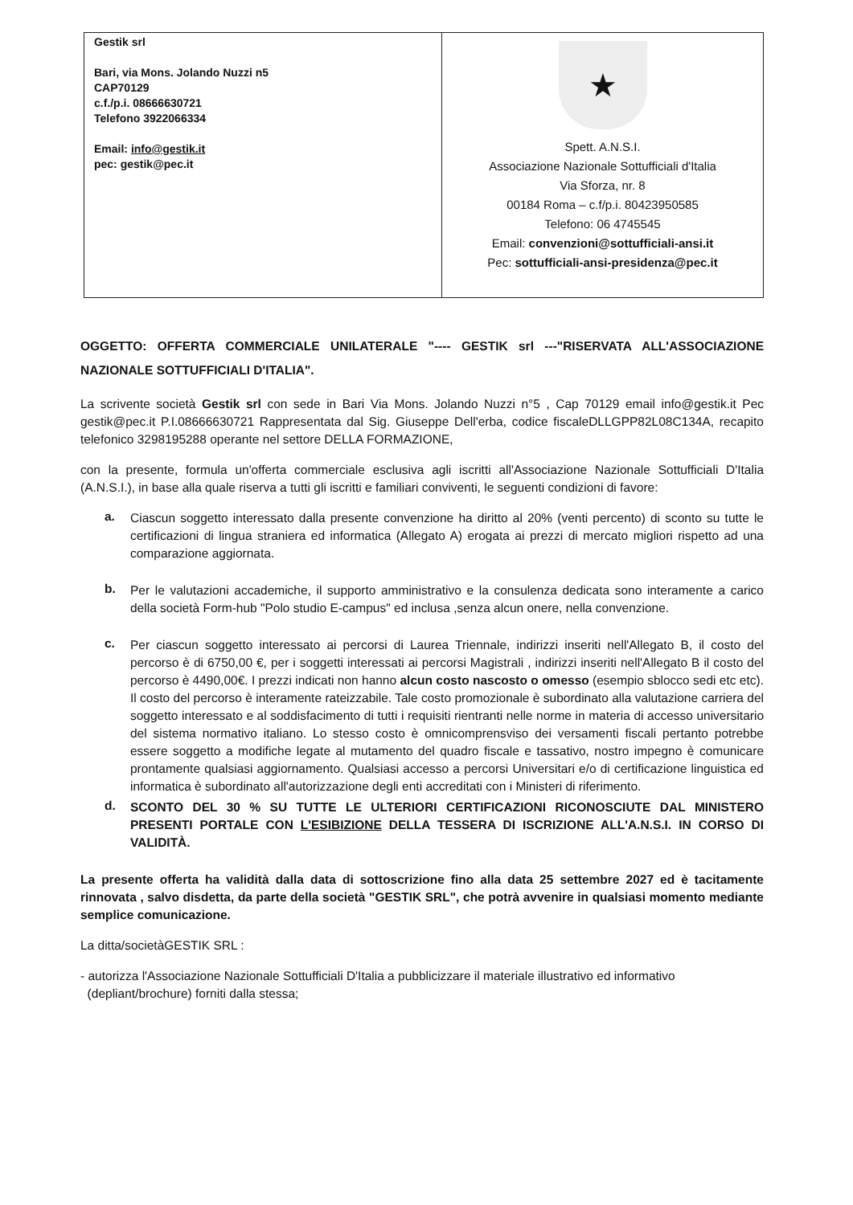| Gestik srl Bari, via Mons. Jolando Nuzzi n5 CAP70129 c.f./p.i. 08666630721 Telefono 3922066334 Email: info@gestik.it pec: gestik@pec.it | ★ Spett. A.N.S.I. Associazione Nazionale Sottufficiali d'Italia Via Sforza, nr. 8 00184 Roma – c.f/p.i. 80423950585 Telefono: 06 4745545 Email: convenzioni@sottufficiali-ansi.it Pec: sottufficiali-ansi-presidenza@pec.it |
OGGETTO: OFFERTA COMMERCIALE UNILATERALE "---- GESTIK srl ---"RISERVATA ALL'ASSOCIAZIONE NAZIONALE SOTTUFFICIALI D'ITALIA".
La scrivente società Gestik srl con sede in Bari Via Mons. Jolando Nuzzi n°5 , Cap 70129 email info@gestik.it Pec gestik@pec.it P.I.08666630721 Rappresentata dal Sig. Giuseppe Dell'erba, codice fiscaleDLLGPP82L08C134A, recapito telefonico 3298195288 operante nel settore DELLA FORMAZIONE,
con la presente, formula un'offerta commerciale esclusiva agli iscritti all'Associazione Nazionale Sottufficiali D'Italia (A.N.S.I.), in base alla quale riserva a tutti gli iscritti e familiari conviventi, le seguenti condizioni di favore:
a.
Ciascun soggetto interessato dalla presente convenzione ha diritto al 20% (venti percento) di sconto su tutte le certificazioni di lingua straniera ed informatica (Allegato A) erogata ai prezzi di mercato migliori rispetto ad una comparazione aggiornata.
b.
Per le valutazioni accademiche, il supporto amministrativo e la consulenza dedicata sono interamente a carico della società Form-hub "Polo studio E-campus" ed inclusa ,senza alcun onere, nella convenzione.
c.
Per ciascun soggetto interessato ai percorsi di Laurea Triennale, indirizzi inseriti nell'Allegato B, il costo del percorso è di 6750,00 €, per i soggetti interessati ai percorsi Magistrali , indirizzi inseriti nell'Allegato B il costo del percorso è 4490,00€. I prezzi indicati non hanno alcun costo nascosto o omesso (esempio sblocco sedi etc etc). Il costo del percorso è interamente rateizzabile. Tale costo promozionale è subordinato alla valutazione carriera del soggetto interessato e al soddisfacimento di tutti i requisiti rientranti nelle norme in materia di accesso universitario del sistema normativo italiano. Lo stesso costo è omnicomprensviso dei versamenti fiscali pertanto potrebbe essere soggetto a modifiche legate al mutamento del quadro fiscale e tassativo, nostro impegno è comunicare prontamente qualsiasi aggiornamento. Qualsiasi accesso a percorsi Universitari e/o di certificazione linguistica ed informatica è subordinato all'autorizzazione degli enti accreditati con i Ministeri di riferimento.
d.
SCONTO DEL 30 % SU TUTTE LE ULTERIORI CERTIFICAZIONI RICONOSCIUTE DAL MINISTERO PRESENTI PORTALE CON L'ESIBIZIONE DELLA TESSERA DI ISCRIZIONE ALL'A.N.S.I. IN CORSO DI VALIDITÀ.
La presente offerta ha validità dalla data di sottoscrizione fino alla data 25 settembre 2027 ed è tacitamente rinnovata , salvo disdetta, da parte della società "GESTIK SRL", che potrà avvenire in qualsiasi momento mediante semplice comunicazione.
La ditta/societàGESTIK SRL :
- autorizza l'Associazione Nazionale Sottufficiali D'Italia a pubblicizzare il materiale illustrativo ed informativo
(depliant/brochure) forniti dalla stessa;